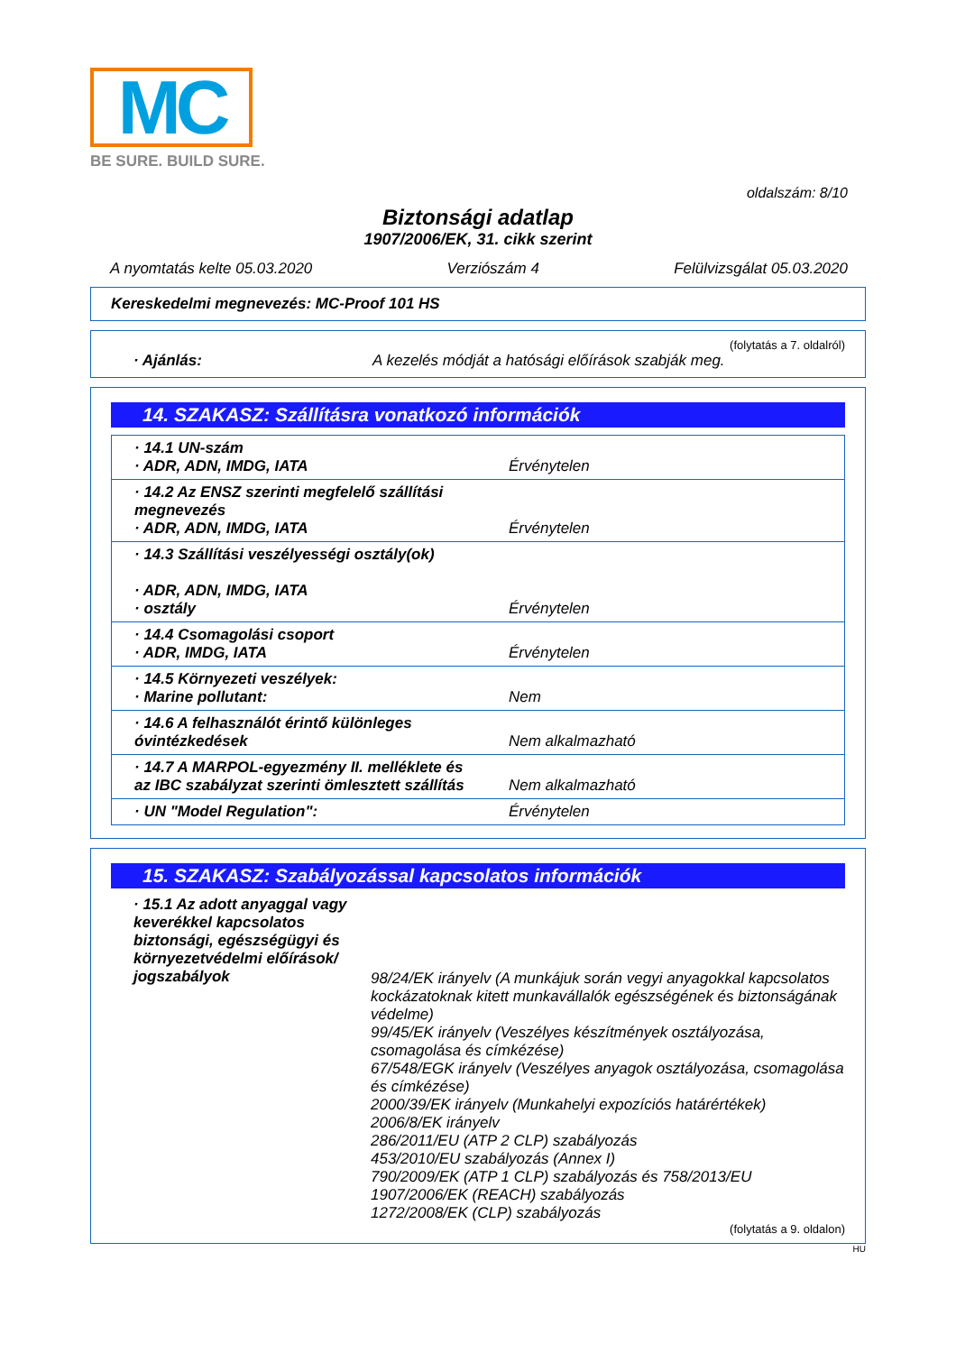MC
BE SURE. BUILD SURE.
oldalszám: 8/10
Biztonsági adatlap
1907/2006/EK, 31. cikk szerint
A nyomtatás kelte 05.03.2020 Verziószám 4 Felülvizsgálat 05.03.2020
Kereskedelmi megnevezés: MC-Proof 101 HS
(folytatás a 7. oldalról)
· Ajánlás: A kezelés módját a hatósági előírások szabják meg.
14. SZAKASZ: Szállításra vonatkozó információk
| · 14.1 UN-szám · ADR, ADN, IMDG, IATA | Érvénytelen |
| · 14.2 Az ENSZ szerinti megfelelő szállítási megnevezés · ADR, ADN, IMDG, IATA | Érvénytelen |
| · 14.3 Szállítási veszélyességi osztály(ok) · ADR, ADN, IMDG, IATA · osztály | Érvénytelen |
| · 14.4 Csomagolási csoport · ADR, IMDG, IATA | Érvénytelen |
| · 14.5 Környezeti veszélyek: · Marine pollutant: | Nem |
| · 14.6 A felhasználót érintő különleges óvintézkedések | Nem alkalmazható |
| · 14.7 A MARPOL-egyezmény II. melléklete és az IBC szabályzat szerinti ömlesztett szállítás | Nem alkalmazható |
| · UN "Model Regulation": | Érvénytelen |
15. SZAKASZ: Szabályozással kapcsolatos információk
· 15.1 Az adott anyaggal vagy keverékkel kapcsolatos biztonsági, egészségügyi és környezetvédelmi előírások/ jogszabályok
98/24/EK irányelv (A munkájuk során vegyi anyagokkal kapcsolatos kockázatoknak kitett munkavállalók egészségének és biztonságának védelme)
99/45/EK irányelv (Veszélyes készítmények osztályozása, csomagolása és címkézése)
67/548/EGK irányelv (Veszélyes anyagok osztályozása, csomagolása és címkézése)
2000/39/EK irányelv (Munkahelyi expozíciós határértékek)
2006/8/EK irányelv
286/2011/EU (ATP 2 CLP) szabályozás
453/2010/EU szabályozás (Annex I)
790/2009/EK (ATP 1 CLP) szabályozás és 758/2013/EU
1907/2006/EK (REACH) szabályozás
1272/2008/EK (CLP) szabályozás
(folytatás a 9. oldalon)
HU